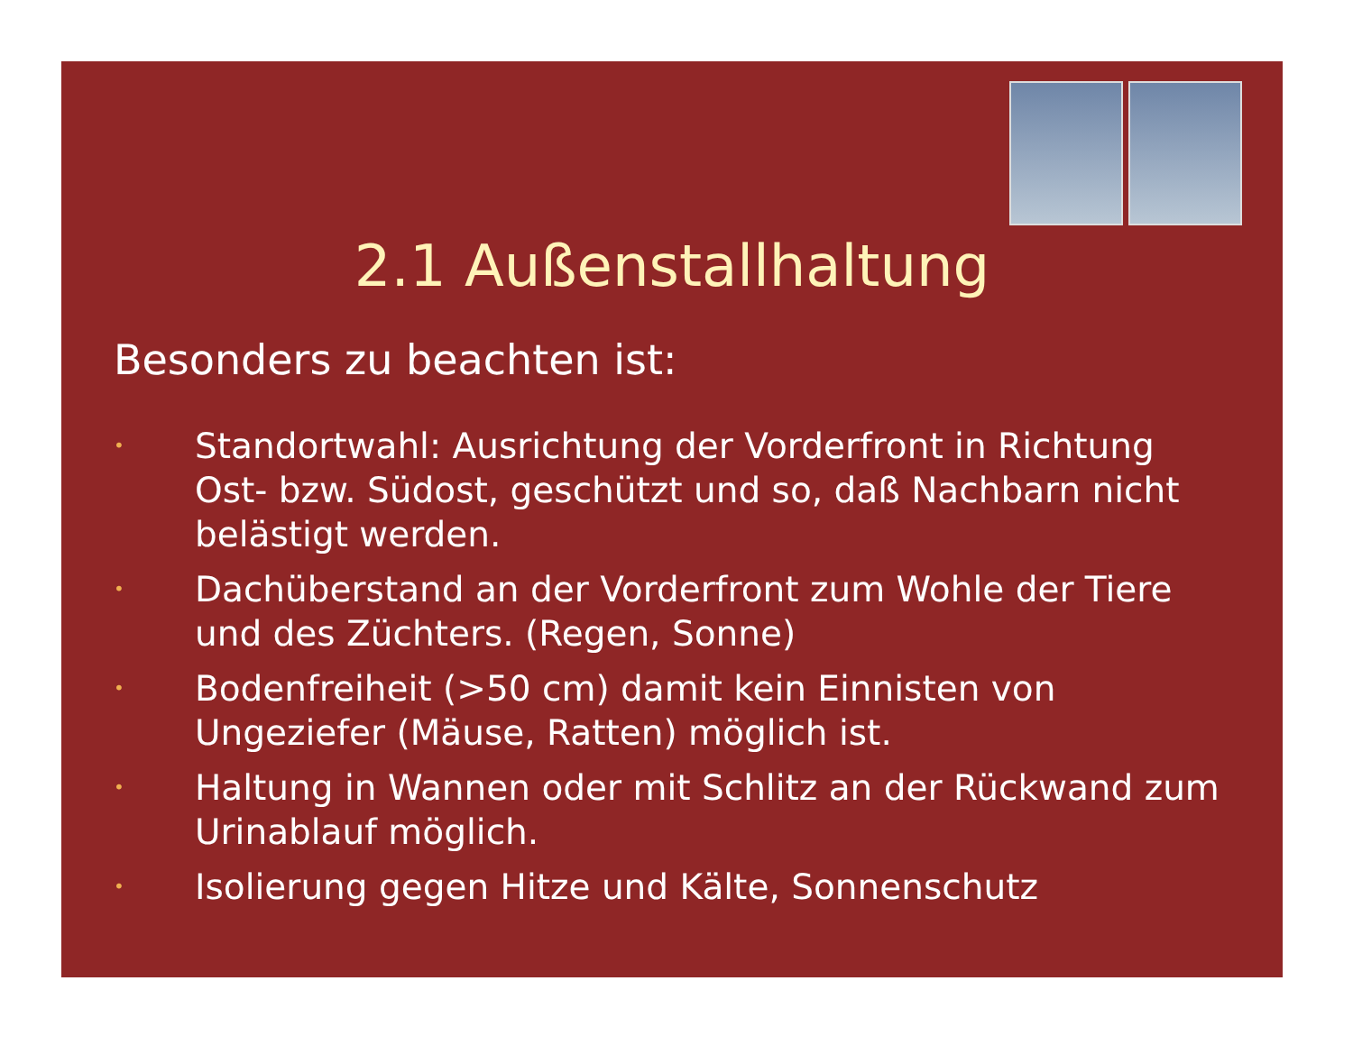2.1 Außenstallhaltung
Besonders zu beachten ist:
• Standortwahl: Ausrichtung der Vorderfront in Richtung Ost- bzw. Südost, geschützt und so, daß Nachbarn nicht belästigt werden.
• Dachüberstand an der Vorderfront zum Wohle der Tiere und des Züchters. (Regen, Sonne)
• Bodenfreiheit (>50 cm) damit kein Einnisten von Ungeziefer (Mäuse, Ratten) möglich ist.
• Haltung in Wannen oder mit Schlitz an der Rückwand zum Urinablauf möglich.
• Isolierung gegen Hitze und Kälte, Sonnenschutz